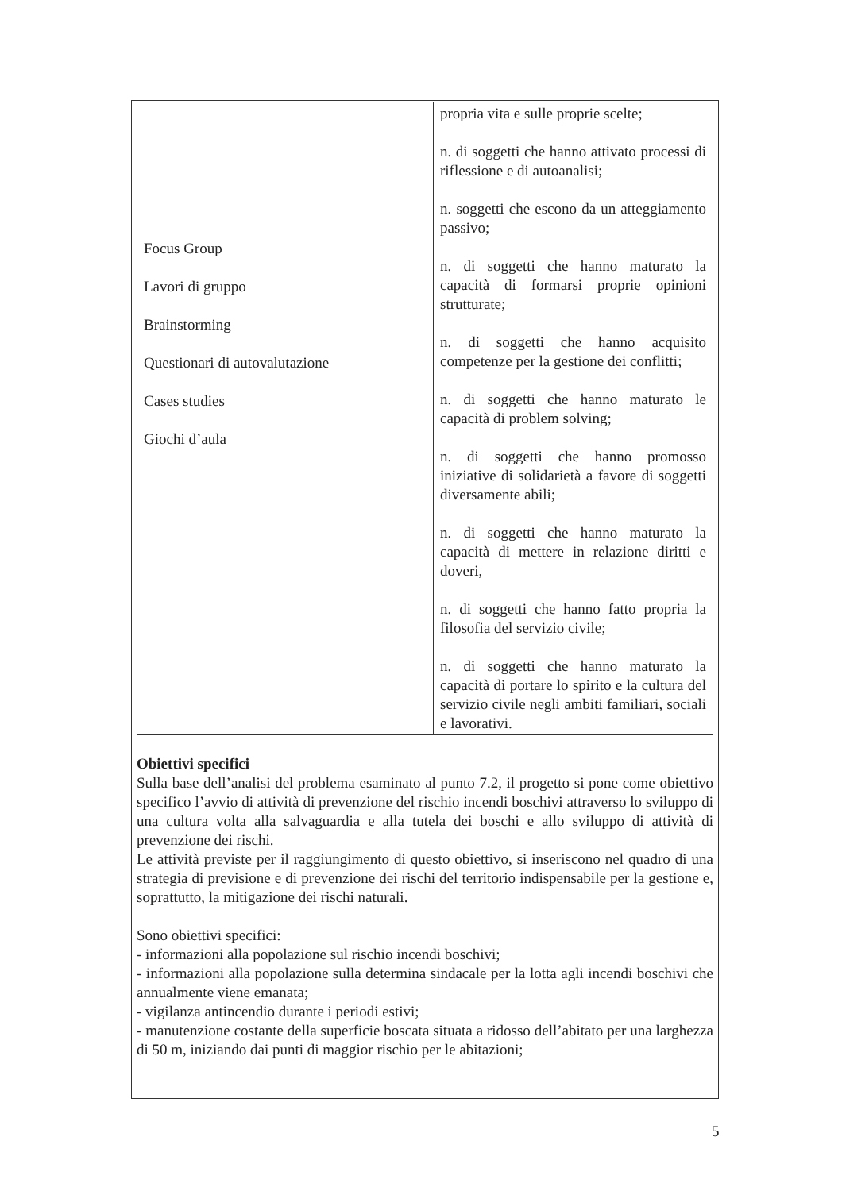| Focus Group Lavori di gruppo Brainstorming Questionari di autovalutazione Cases studies Giochi d’aula | propria vita e sulle proprie scelte; n. di soggetti che hanno attivato processi di riflessione e di autoanalisi; n. soggetti che escono da un atteggiamento passivo; n. di soggetti che hanno maturato la capacità di formarsi proprie opinioni strutturate; n. di soggetti che hanno acquisito competenze per la gestione dei conflitti; n. di soggetti che hanno maturato le capacità di problem solving; n. di soggetti che hanno promosso iniziative di solidarietà a favore di soggetti diversamente abili; n. di soggetti che hanno maturato la capacità di mettere in relazione diritti e doveri, n. di soggetti che hanno fatto propria la filosofia del servizio civile; n. di soggetti che hanno maturato la capacità di portare lo spirito e la cultura del servizio civile negli ambiti familiari, sociali e lavorativi. |
Obiettivi specifici
Sulla base dell’analisi del problema esaminato al punto 7.2, il progetto si pone come obiettivo specifico l’avvio di attività di prevenzione del rischio incendi boschivi attraverso lo sviluppo di una cultura volta alla salvaguardia e alla tutela dei boschi e allo sviluppo di attività di prevenzione dei rischi.
Le attività previste per il raggiungimento di questo obiettivo, si inseriscono nel quadro di una strategia di previsione e di prevenzione dei rischi del territorio indispensabile per la gestione e, soprattutto, la mitigazione dei rischi naturali.
Sono obiettivi specifici:
- informazioni alla popolazione sul rischio incendi boschivi;
- informazioni alla popolazione sulla determina sindacale per la lotta agli incendi boschivi che annualmente viene emanata;
- vigilanza antincendio durante i periodi estivi;
- manutenzione costante della superficie boscata situata a ridosso dell’abitato per una larghezza di 50 m, iniziando dai punti di maggior rischio per le abitazioni;
5